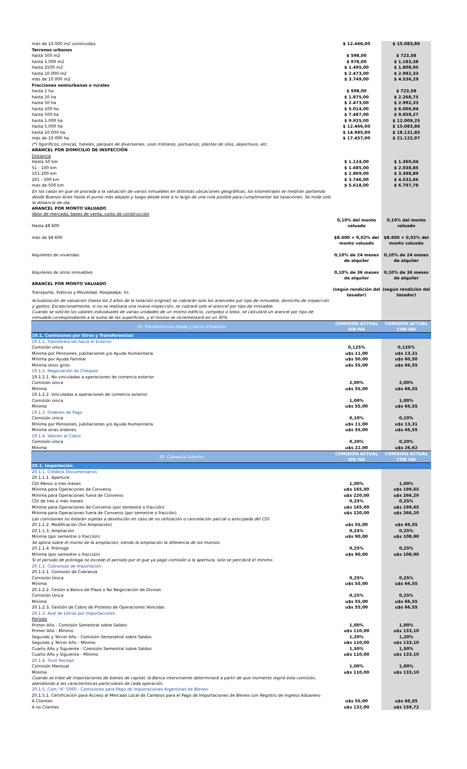| más de 10.000 m2 construídos | $ 12.466,00 | $ 15.083,86 |
| Terrenos urbanos | | |
| hasta 500 m2 | $ 598,00 | $ 723,58 |
| hasta 1.000 m2 | $ 978,00 | $ 1.183,38 |
| hasta 2500 m2 | $ 1.495,00 | $ 1.808,95 |
| hasta 10.000 m2 | $ 2.473,00 | $ 2.992,33 |
| más de 10.000 m2 | $ 3.749,00 | $ 4.536,29 |
| Fracciones semiurbanas o rurales | | |
| hasta 1 ha | $ 598,00 | $ 723,58 |
| hasta 10 ha | $ 1.875,00 | $ 2.268,75 |
| hasta 50 ha | $ 2.473,00 | $ 2.992,33 |
| hasta 100 ha | $ 5.014,00 | $ 6.066,94 |
| hasta 500 ha | $ 7.487,00 | $ 9.059,27 |
| hasta 1.000 ha | $ 9.925,00 | $ 12.009,25 |
| hasta 5.000 ha | $ 12.466,00 | $ 15.083,86 |
| hasta 10.000 ha | $ 14.985,00 | $ 18.131,85 |
| más de 10.000 ha | $ 17.457,00 | $ 21.122,97 |
| (*) figorificos, clinicas, hoteles, parques de diversiones, usos militares, portuarios, plantas de silos, deportivos, etc. | | |
| ARANCEL POR DOMICILIO DE INSPECCIÓN | | |
| Distancia | | |
| Hasta 50 km | $ 1.124,00 | $ 1.360,04 |
| 51 - 100 km | $ 1.685,00 | $ 2.038,85 |
| 101-200 km | $ 2.809,00 | $ 3.398,89 |
| 201 - 500 km | $ 3.746,00 | $ 4.532,66 |
| mas de 500 km | $ 5.618,00 | $ 6.797,78 |
| En los casos en que se proceda a la valuación de varios inmuebles en distintas ubicaciones geográficas, los kilometrajes se medirán partiendo desde Buenos Aires hasta el punto más alejado y luego desde este a lo largo de una ruta posible para cumplimentar las tasaciones. Se mide solo la distancia de ida. | | |
| ARANCEL POR MONTO VALUADO | | |
| Valor de mercado, bases de venta, costo de construcción | | |
| Hasta $8.600 | 0,10% del monto valuado | 0,10% del monto valuado |
| más de $8.600 | $8.600 + 0,02% del monto valuado | $8.600 + 0,02% del monto valuado |
| Alquileres de viviendas | 0,10% de 24 meses de alquiler | 0,10% de 24 meses de alquiler |
| Alquileres de otros inmuebles | 0,10% de 36 meses de alquiler | 0,10% de 36 meses de alquiler |
| ARANCEL POR MONTO VALUADO | | |
| Transporte, Viáticos y Movilidad, Hospedaje, Vs | (según rendición del tasador) | (según rendición del tasador) |
| Actualización de valuación (hasta los 2 años de la tasación original) se cobrarán solo los aranceles por tipo de inmueble, domicilio de inspección y gastos. Excepcionalmente, si no se realizara una nueva inspección, se cobrará solo el arancel por tipo de inmueble. Cuando se solicite los valores individuales de varias unidades de un mismo edificio, complejo o loteo, se calculará un arancel por tipo de inmueble correspondiente a la suma de las superficies, y el mismo se incrementará en un 30%. | | |
| 19. Transferencias desde y hacia el Exterior | COMISIÓN ACTUAL SIN IVA | COMISIÓN ACTUAL CON IVA |
| 19.1. Comisiones por Giros y Transferencias | | |
| 19.1.1. Transferencias hacia el Exterior | | |
| Comisión única | 0,125% | 0,125% |
| Mínima por Pensiones, Jubiliaciones y/o Ayuda Humanitaria | u$s 11,00 | u$s 13,31 |
| Mínima por Ayuda Familiar | u$s 50,00 | u$s 60,50 |
| Mínima otros giros | u$s 55,00 | u$s 66,55 |
| 19.1.2. Negociación de Cheques | | |
| 19.1.2.1. No vinculadas a operaciones de comercio exterior | | |
| Comisión única | 2,00% | 2,00% |
| Mínima | u$s 55,00 | u$s 66,55 |
| 19.1.2.2. Vinculadas a operaciones de comercio exterior | | |
| Comisión única | 1,00% | 1,00% |
| Mínima | u$s 55,00 | u$s 66,55 |
| 19.1.3. Ordenes de Pago | | |
| Comisión única | 0,10% | 0,10% |
| Mínima por Pensiones, Jubiliaciones y/o Ayuda Humanitaria | u$s 11,00 | u$s 13,31 |
| Mínima otras órdenes | u$s 55,00 | u$s 66,55 |
| 19.1.4. Valores al Cobro | | |
| Comisión única | 0,20% | 0,20% |
| Mínima | u$s 22,00 | u$s 26,62 |
| 20. Comercio Exterior | COMISIÓN ACTUAL SIN IVA | COMISIÓN ACTUAL CON IVA |
| 20.1. Importación | | |
| 20.1.1. Créditos Documentarios | | |
| 20.1.1.1. Apertura | | |
| CDI Menor a tres meses | 1,00% | 1,00% |
| Mínima para Operaciones de Convenio | u$s 165,00 | u$s 199,65 |
| Mínima para Operaciones fuera de Convenio | u$s 220,00 | u$s 266,20 |
| CDI de tres o más meses | 0,25% | 0,25% |
| Mínima para Operaciones de Convenio (por semestre o fracción) | u$s 165,00 | u$s 199,65 |
| Mínima para Operaciones fuera de Convenio (por semestre o fracción) | u$s 220,00 | u$s 266,20 |
| Las comisiones no estarán sujetas a devolución en caso de no utilización o cancelación parcial o anticipada del CDI. | | |
| 20.1.1.2. Modificación (Sin Ampliación) | u$s 55,00 | u$s 66,55 |
| 20.1.1.3. Ampliación | 0,25% | 0,25% |
| Mínima (por semestre o fracción) | u$s 90,00 | u$s 108,90 |
| Se aplica sobre el monto de la ampliación, siendo la ampliación la diferencia de los montos. | | |
| 20.1.1.4. Prórroga | 0,25% | 0,25% |
| Mínima (por semestre o fracción) | u$s 90,00 | u$s 108,90 |
| Si el periodo de prórroga no excede el periodo por el que ya pagó comisión a la apertura, solo se percibirá el mínimo. | | |
| 20.1.2. Cobranzas de Importación | | |
| 20.1.2.1. Comisión de Cobranza | | |
| Comisión Única | 0,25% | 0,25% |
| Mínima | u$s 55,00 | u$s 66,55 |
| 20.1.2.2. Cesión a Banco de Plaza o No Negociación de Divisas | | |
| Comisión Única | 0,25% | 0,25% |
| Mínima | u$s 55,00 | u$s 66,55 |
| 20.1.2.3. Gestión de Cobro de Protesto de Operaciones Vencidas | u$s 55,00 | u$s 66,55 |
| 20.1.3. Aval de Letras por Importaciones | | |
| Período | | |
| Primer Año - Comisión Semestral sobre Saldos | 1,00% | 1,00% |
| Primer Año - Mínimo | u$s 110,00 | u$s 133,10 |
| Segundo y Tercer Año - Comisión Semesetral sobre Saldos | 1,20% | 1,20% |
| Segundo y Tercer Año - Mínimo | u$s 110,00 | u$s 133,10 |
| Cuarto Año y Siguiente - Comisión Semestral sobre Saldos | 1,50% | 1,50% |
| Cuarto Año y Siguiente - Mínimo | u$s 110,00 | u$s 133,10 |
| 20.1.4. Trust Receipt | | |
| Comisión Mensual | 1,00% | 1,00% |
| Mínima | u$s 110,00 | u$s 133,10 |
| Cuando se trate de importaciones de bienes de capital, la Banca interviniente determinará a partir de que momento regirá esta comisión, atendiendo a las características particulares de cada operación. | | |
| 20.1.5. Com "A" 5060 - Comisiones para Pago de Importaciones Argentinas de Bienes | | |
| 20.1.5.1. Certificación para Acceso al Mercado Local de Cambios para el Pago de Importaciones de Bienes con Registro de Ingreso Aduanero | | |
| A Clientes | u$s 55,00 | u$s 66,55 |
| A no Clientes | u$s 132,00 | u$s 159,72 |